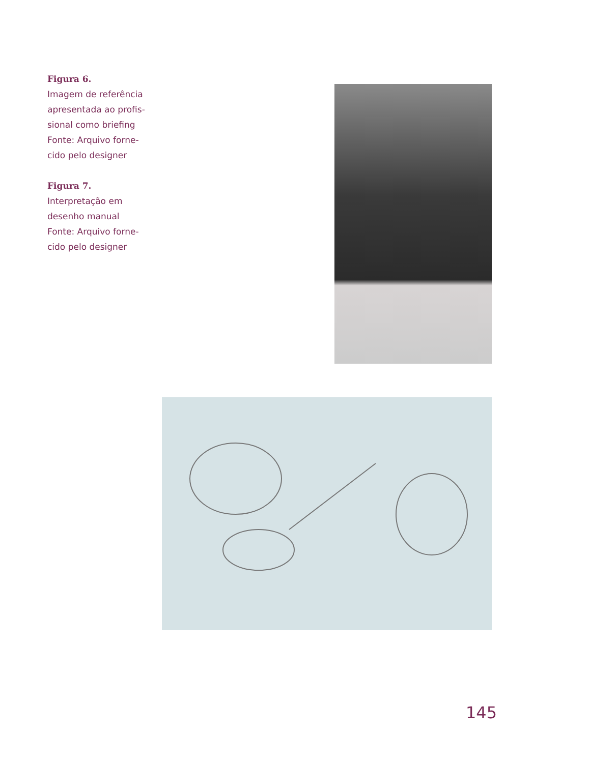Figura 6.
Imagem de referência apresentada ao profis-sional como briefing Fonte: Arquivo forne-cido pelo designer
Figura 7.
Interpretação em desenho manual Fonte: Arquivo forne-cido pelo designer
145